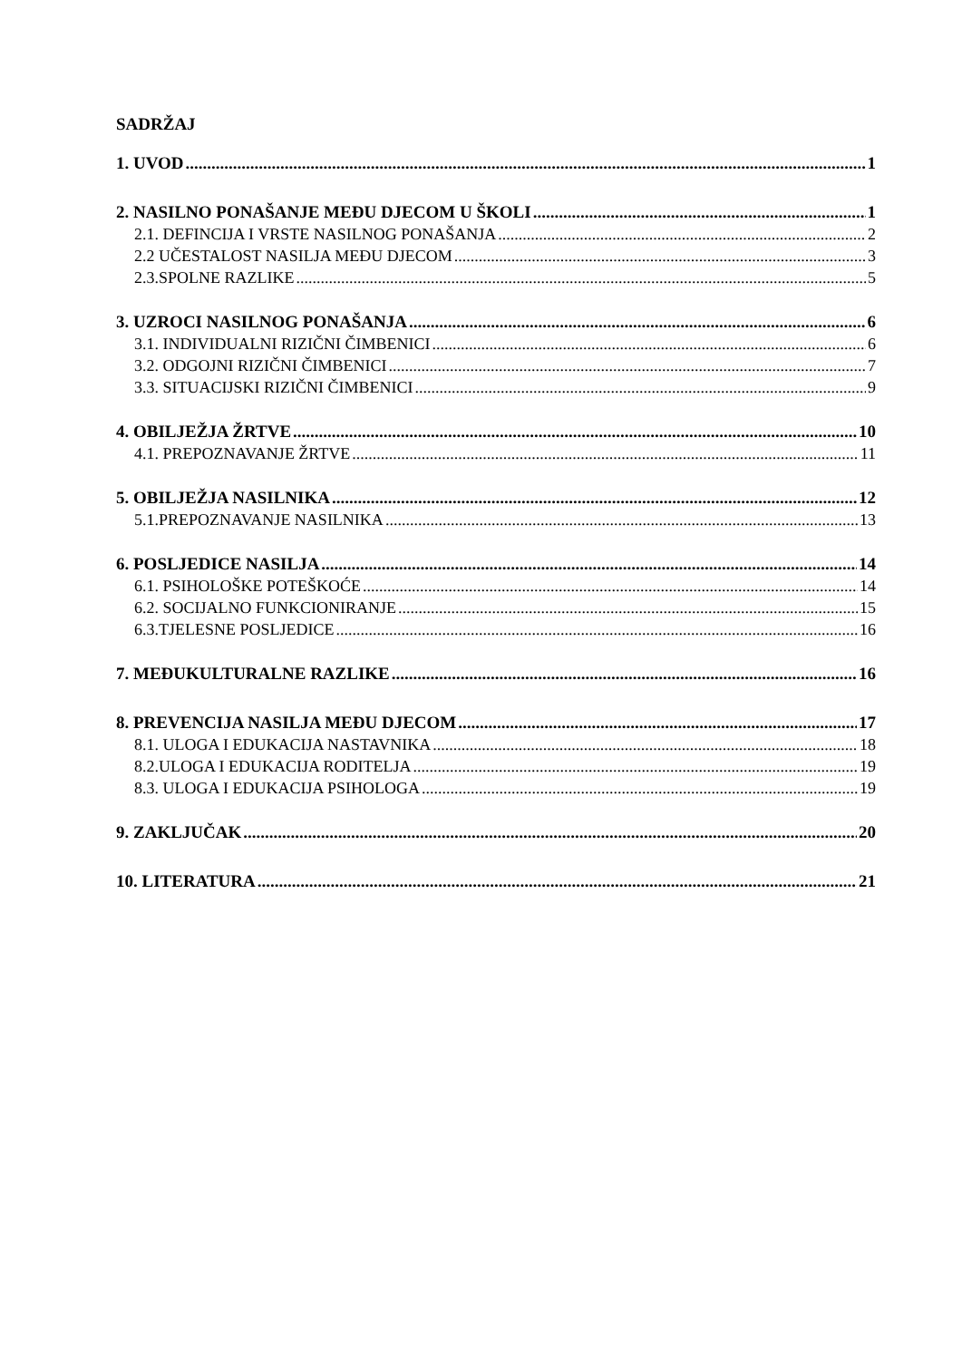SADRŽAJ
1. UVOD 1
2. NASILNO PONAŠANJE MEĐU DJECOM U ŠKOLI 1
2.1. DEFINCIJA I VRSTE NASILNOG PONAŠANJA 2
2.2 UČESTALOST NASILJA MEĐU DJECOM 3
2.3.SPOLNE RAZLIKE 5
3. UZROCI NASILNOG PONAŠANJA 6
3.1. INDIVIDUALNI RIZIČNI ČIMBENICI 6
3.2. ODGOJNI RIZIČNI ČIMBENICI 7
3.3. SITUACIJSKI RIZIČNI ČIMBENICI 9
4. OBILJEŽJA ŽRTVE 10
4.1. PREPOZNAVANJE ŽRTVE 11
5. OBILJEŽJA NASILNIKA 12
5.1.PREPOZNAVANJE NASILNIKA 13
6. POSLJEDICE NASILJA 14
6.1. PSIHOLOŠKE POTEŠKOĆE 14
6.2. SOCIJALNO FUNKCIONIRANJE 15
6.3.TJELESNE POSLJEDICE 16
7. MEĐUKULTURALNE RAZLIKE 16
8. PREVENCIJA NASILJA MEĐU DJECOM 17
8.1. ULOGA I EDUKACIJA NASTAVNIKA 18
8.2.ULOGA I EDUKACIJA RODITELJA 19
8.3. ULOGA I EDUKACIJA PSIHOLOGA 19
9. ZAKLJUČAK 20
10. LITERATURA 21